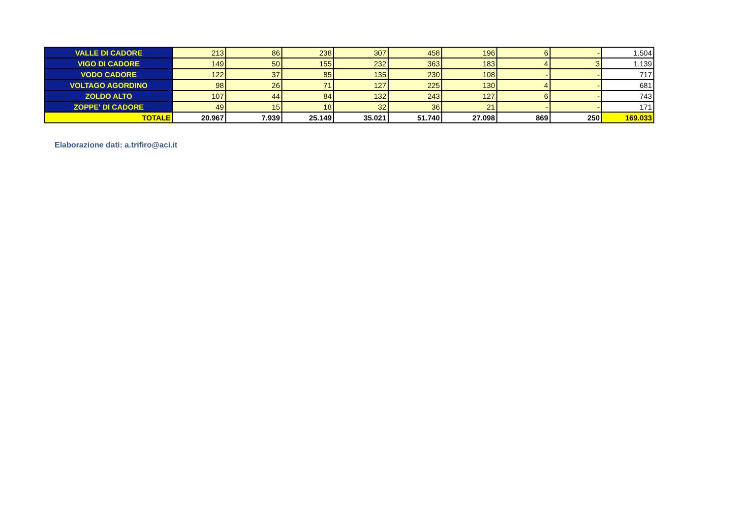| VALLE DI CADORE | 213 | 86 | 238 | 307 | 458 | 196 | 6 | - | 1.504 |
| VIGO DI CADORE | 149 | 50 | 155 | 232 | 363 | 183 | 4 | 3 | 1.139 |
| VODO CADORE | 122 | 37 | 85 | 135 | 230 | 108 | - | - | 717 |
| VOLTAGO AGORDINO | 98 | 26 | 71 | 127 | 225 | 130 | 4 | - | 681 |
| ZOLDO ALTO | 107 | 44 | 84 | 132 | 243 | 127 | 6 | - | 743 |
| ZOPPE' DI CADORE | 49 | 15 | 18 | 32 | 36 | 21 | - | - | 171 |
| TOTALE | 20.967 | 7.939 | 25.149 | 35.021 | 51.740 | 27.098 | 869 | 250 | 169.033 |
Elaborazione dati: a.trifiro@aci.it